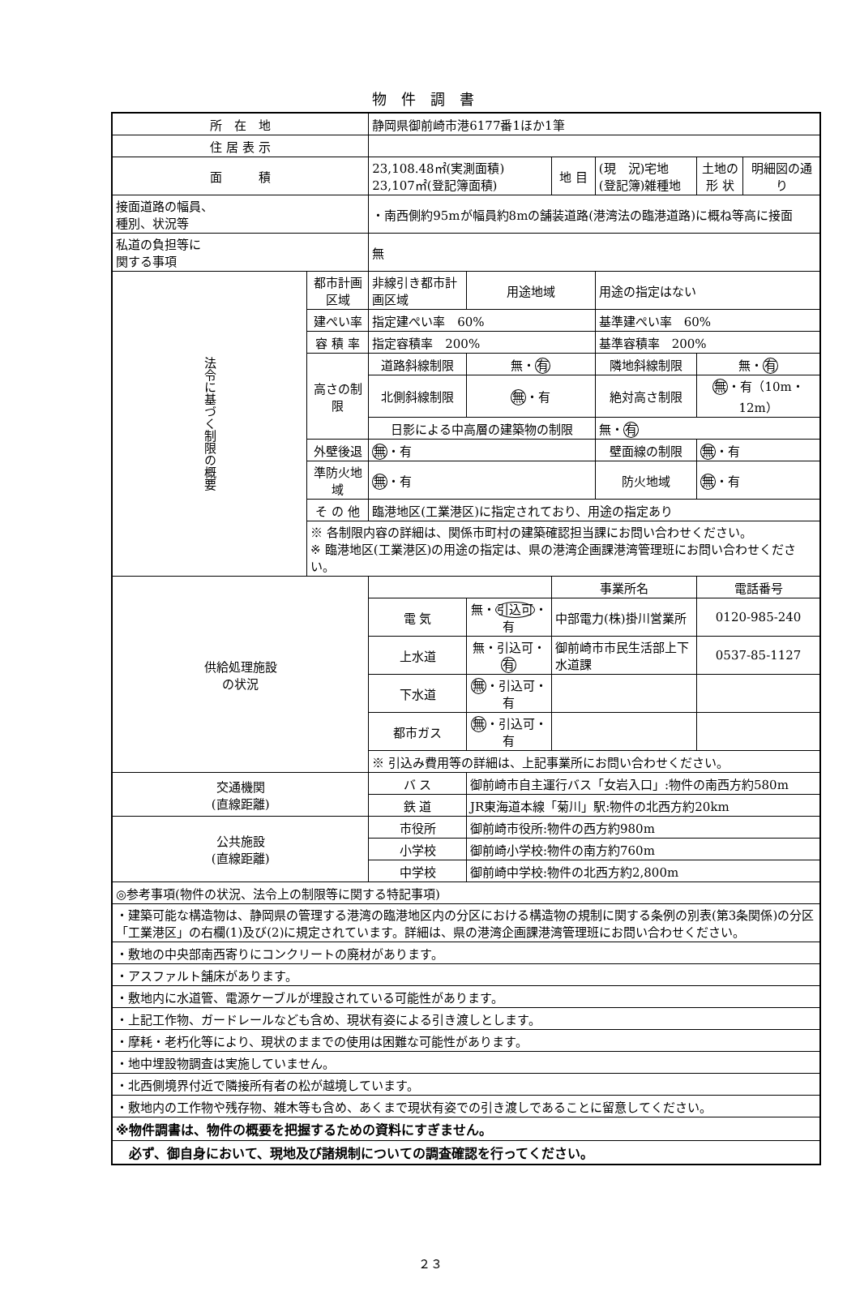物件調書
| 所 在 地 | | 静岡県御前崎市港6177番1ほか1筆 | | | | | |
| 住 居 表 示 | | | | | | | |
| 面 積 | | 23,108.48㎡(実測面積) 23,107㎡(登記簿面積) | | 地 目 | (現 況)宅地 (登記簿)雑種地 | 土地の 形 状 | 明細図の通り |
| 接面道路の幅員、 種別、状況等 | | ・南西側約95mが幅員約8mの舗装道路(港湾法の臨港道路)に概ね等高に接面 | | | | | |
| 私道の負担等に 関する事項 | | 無 | | | | | |
| 法令に基づく制限の概要 | 都市計画区域 | 非線引き都市計画区域 | 用途地域 | | 用途の指定はない | | |
| | 建ぺい率 | 指定建ぺい率 60% | | | 基準建ぺい率 60% | | |
| | 容 積 率 | 指定容積率 200% | | | 基準容積率 200% | | |
| | 高さの制限 | 道路斜線制限 | 無・ 有 | | 隣地斜線制限 | 無・ 有 | |
| | | 北側斜線制限 | 無 ・有 | | 絶対高さ制限 | 無 ・有（10m・12m） | |
| | | 日影による中高層の建築物の制限 | | | 無・ 有 | | |
| | 外壁後退 | 無 ・有 | | | 壁面線の制限 | 無 ・有 | |
| | 準防火地域 | 無 ・有 | | | 防火地域 | 無 ・有 | |
| | そ の 他 | 臨港地区(工業港区)に指定されており、用途の指定あり | | | | | |
| | ※ 各制限内容の詳細は、関係市町村の建築確認担当課にお問い合わせください。 ※ 臨港地区(工業港区)の用途の指定は、県の港湾企画課港湾管理班にお問い合わせください。 | | | | | | |
| 供給処理施設 の状況 | | | | 事業所名 | | 電話番号 | |
| | | 電 気 | 無・ 引込可 ・有 | 中部電力(株)掛川営業所 | | 0120-985-240 | |
| | | 上水道 | 無・引込可・ 有 | 御前崎市市民生活部上下水道課 | | 0537-85-1127 | |
| | | 下水道 | 無 ・引込可・有 | | | | |
| | | 都市ガス | 無 ・引込可・有 | | | | |
| | | ※ 引込み費用等の詳細は、上記事業所にお問い合わせください。 | | | | | |
| 交通機関 (直線距離) | | バ ス | 御前崎市自主運行バス「女岩入口」:物件の南西方約580m | | | | |
| | | 鉄 道 | JR東海道本線「菊川」駅:物件の北西方約20km | | | | |
| 公共施設 (直線距離) | | 市役所 | 御前崎市役所:物件の西方約980m | | | | |
| | | 小学校 | 御前崎小学校:物件の南方約760m | | | | |
| | | 中学校 | 御前崎中学校:物件の北西方約2,800m | | | | |
| ◎参考事項(物件の状況、法令上の制限等に関する特記事項) | | | | | | | |
| ・建築可能な構造物は、静岡県の管理する港湾の臨港地区内の分区における構造物の規制に関する条例の別表(第3条関係)の分区「工業港区」の右欄(1)及び(2)に規定されています。詳細は、県の港湾企画課港湾管理班にお問い合わせください。 | | | | | | | |
| ・敷地の中央部南西寄りにコンクリートの廃材があります。 | | | | | | | |
| ・アスファルト舗床があります。 | | | | | | | |
| ・敷地内に水道管、電源ケーブルが埋設されている可能性があります。 | | | | | | | |
| ・上記工作物、ガードレールなども含め、現状有姿による引き渡しとします。 | | | | | | | |
| ・摩耗・老朽化等により、現状のままでの使用は困難な可能性があります。 | | | | | | | |
| ・地中埋設物調査は実施していません。 | | | | | | | |
| ・北西側境界付近で隣接所有者の松が越境しています。 | | | | | | | |
| ・敷地内の工作物や残存物、雑木等も含め、あくまで現状有姿での引き渡しであることに留意してください。 | | | | | | | |
| ※物件調書は、物件の概要を把握するための資料にすぎません。 | | | | | | | |
| 必ず、御自身において、現地及び諸規制についての調査確認を行ってください。 | | | | | | | |
２３